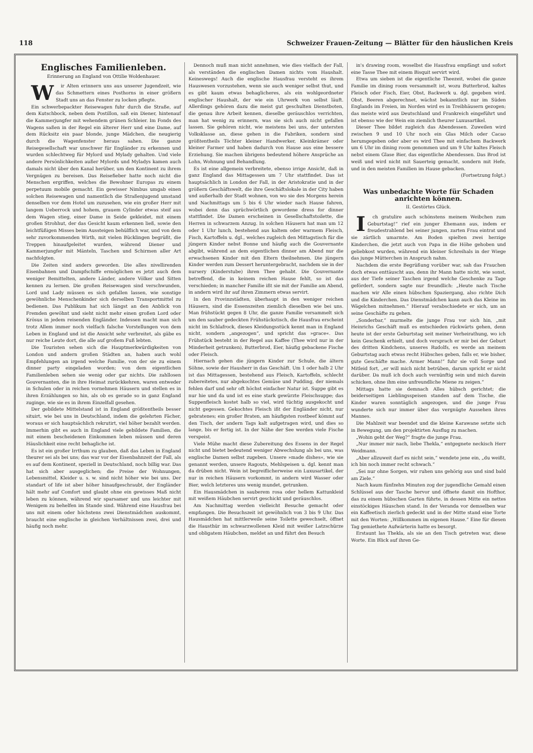118 Schweizer Frauen-Zeitung — Blätter für den häuslichen Kreis
Englisches Familienleben.
Erinnerung an England von Ottilie Woldenhauer.
Wir Alten erinnern uns aus unserer Jugendzeit, wie das Schmettern eines Posthorns in einer größern Stadt uns an das Fenster zu locken pflegte.
Ein schwerbepackter Reisewagen fuhr durch die Straße, auf dem Kutschbock, neben dem Postillon, saß ein Diener, hintenauf die Kammerjungfer mit wehendem grünen Schleier. Im Fonds des Wagens saßen in der Regel ein älterer Herr und eine Dame, auf dem Rücksitz ein paar blonde, junge Mädchen, die neugierig durch die Wagenfenster heraus sahen. Die ganze Reisegesellschaft war unschwer für Engländer zu erkennen und wurden schlechtweg für Mylord und Mylady gehalten. Und viele andere Persönlichkeiten außer Mylords und Myladys kamen auch damals nicht über den Kanal herüber, um den Kontinent zu ihrem Vergnügen zu bereisen. Das Reisefieber hatte noch nicht die Menschen ergriffen, welches die Bewohner Europas zu einem perpetuum mobile gemacht. Ein gewisser Nimbus umgab einen solchen Reisewagen und namentlich die Straßenjugend umstand denselben vor dem Hotel um zuzusehen, wie ein großer Herr mit langem Ueberrock und hohem, grauem Cylinder etwas steif aus dem Wagen stieg, einer Dame in Seide gekleidet, mit einem großen Strohhut, der das Gesicht kaum erkennen ließ, sowie den leichtfüßigen Misses beim Aussteigen behülflich war, und von dem sehr zuvorkommenden Wirth, mit vielen Bücklingen begrüßt, die Treppen hinaufgeleitet wurden, während Diener und Kammerjungfer mit Mänteln, Taschen und Schirmen aller Art nachfolgten.
Die Zeiten sind anders geworden. Die alles nivellirenden Eisenbahnen und Dampfschiffe ermöglichen es jetzt auch dem weniger Bemittelten, andere Länder, andere Völker und Sitten kennen zu lernen. Die großen Reisewagen sind verschwunden, Lord und Lady müssen es sich gefallen lassen, wie sonstige gewöhnliche Menschenkinder sich derselben Transportmittel zu bedienen. Das Publikum hat sich längst an den Anblick von Fremden gewöhnt und sieht nicht mehr einen großen Lord oder Krösus in jedem reisenden Engländer. Indessen macht man sich trotz Allem immer noch vielfach falsche Vorstellungen von dem Leben in England und ist die Ansicht sehr verbreitet, als gäbe es nur reiche Leute dort, die alle auf großem Fuß lebten.
Die Touristen sehen sich die Hauptmerkwürdigkeiten von London und andern großen Städten an, haben auch wohl Empfehlungen an irgend welche Familie, von der sie zu einem dinner party eingeladen worden; von dem eigentlichen Familienleben sehen sie wenig oder gar nichts. Die zahllosen Gouvernanten, die in ihre Heimat zurückkehren, waren entweder in Schulen oder in reichen vornehmen Häusern und stellen es in ihren Erzählungen so hin, als ob es gerade so in ganz England zuginge, wie sie es in ihrem Einzelfall gesehen.
Der gebildete Mittelstand ist in England größtentheils besser situirt, wie bei uns in Deutschland, indem die gelehrten Fächer, woraus er sich hauptsächlich rekrutirt, viel höher bezahlt werden. Immerhin gibt es auch in England viele gebildete Familien, die mit einem bescheidenen Einkommen leben müssen und deren Häuslichkeit eine recht behagliche ist.
Es ist ein großer Irrthum zu glauben, daß das Leben in England theurer sei als bei uns; das war vor der Eisenbahnzeit der Fall, als es auf dem Kontinent, speziell in Deutschland, noch billig war. Das hat sich aber ausgeglichen; die Preise der Wohnungen, Lebensmittel, Kleider u. s. w. sind nicht höher wie bei uns. Der standart of life ist aber höher hinaufgeschraubt, der Engländer hält mehr auf Comfort und glaubt ohne ein gewisses Maß nicht leben zu können, während wir sparsamer und uns leichter mit Wenigem zu behelfen im Stande sind. Während eine Hausfrau bei uns mit einem oder höchstens zwei Dienstmädchen auskommt, braucht eine englische in gleichen Verhältnissen zwei, drei und häufig noch mehr.
Dennoch muß man nicht annehmen, wie dies vielfach der Fall, als verständen die englischen Damen nichts vom Haushalt. Keineswegs! Auch die englische Hausfrau versteht es ihrem Hauswesen vorzustehen, wenn sie auch weniger selbst thut, und es gibt kaum etwas behaglicheres, als ein wohlgeordneter englischer Haushalt, der wie ein Uhrwerk von selbst läuft. Allerdings gehören dazu die meist gut geschulten Dienstboten, die genau ihre Arbeit kennen, dieselbe geräuschlos verrichten, man hat wenig zu erinnern, was sie sich auch nicht gefallen lassen. Sie gehören nicht, wie meistens bei uns, der untersten Volksklasse an, diese gehen in die Fabriken, sondern sind größtentheils Töchter kleiner Handwerker, Kleinkrämer oder kleiner Farmer und haben dadurch von Hause aus eine bessere Erziehung. Sie machen übrigens bedeutend höhere Ansprüche an Lohn, Wohnung und Behandlung.
Es ist eine allgemein verbreitete, ebenso irrige Ansicht, daß in ganz England das Mittagessen um 7 Uhr stattfindet. Das ist hauptsächlich in London der Fall, in der Aristokratie und in der größern Geschäftswelt, die ihre Geschäftslokale in der City haben und außerhalb der Stadt wohnen, von wo sie des Morgens herein und Nachmittags um 5 bis 6 Uhr wieder nach Hause fahren, wobei denn das sprüchwörtlich gewordene dress for dinner stattfindet. Die Damen erscheinen in Gesellschaftstoilette, die Herren in schwarzem Anzug. In solchen Häusern hat man um 12 oder 1 Uhr lunch, bestehend aus kaltem oder warmem Fleisch, Fisch, Kartoffeln u. dgl., welches zugleich den Mittagstisch für die jüngern Kinder nebst Bonne und häufig auch die Gouvernante abgibt, während an dem eigentlichen dinner am Abend nur die erwachsenen Kinder mit den Eltern theilnehmen. Die jüngern Kinder werden zum Dessert heruntergebracht, nachdem sie in der nursery (Kinderstube) ihren Thee gehabt. Die Gouvernante betreffend, die in keinem reichen Hause fehlt, so ist das verschieden; in mancher Familie ißt sie mit der Familie am Abend, in andern wird ihr auf ihren Zimmern etwas servirt.
In den Provinzstädten, überhaupt in den weniger reichen Häusern, sind die Essenszeiten ziemlich dieselben wie bei uns. Man frühstückt gegen 8 Uhr, die ganze Familie versammelt sich um den sauber gedeckten Frühstückstisch, die Hausfrau erscheint nicht im Schlafrock, dieses Kleidungsstück kennt man in England nicht, sondern „angezogen“, und spricht das »grace«. Das Frühstück besteht in der Regel aus Kaffee (Thee wird nur in der Minderheit getrunken), Butterbrod, Eier, häufig gebackene Fische oder Fleisch.
Hiernach gehen die jüngern Kinder zur Schule, die ältern Söhne, sowie der Hausherr in das Geschäft. Um 1 oder halb 2 Uhr ist das Mittagessen, bestehend aus Fleisch, Kartoffeln, schlecht zubereitetes, nur abgekochtes Gemüse und Pudding, der niemals fehlen darf und sehr oft höchst einfacher Natur ist. Suppe gibt es nur hie und da und ist es eine stark gewürzte Fleischsuppe; das Suppenfleisch kostet halb so viel, wird tüchtig ausgekocht und nicht gegessen. Gekochtes Fleisch ißt der Engländer nicht, nur gebratenes; ein großer Braten, am häufigsten rostbeef kömmt auf den Tisch, der andern Tags kalt aufgetragen wird, und dies so lange, bis er fertig ist. In der Nähe der See werden viele Fische verspeist.
Viele Mühe macht diese Zubereitung des Essens in der Regel nicht und bietet bedeutend weniger Abwechslung als bei uns, was englische Damen selbst zugeben. Unsere »made dishes«, wie sie genannt werden, unsere Ragouts, Mehlspeisen u. dgl. kennt man da drüben nicht. Wein ist begreiflicherweise ein Luxusartikel, der nur in reichen Häusern vorkommt, in andern wird Wasser oder Bier, welch letzteres uns wenig mundet, getrunken.
Ein Hausmädchen in sauberem rosa oder hellem Kattunkleid mit weißem Häubchen servirt geschickt und geräuschlos.
Am Nachmittag werden vielleicht Besuche gemacht oder empfangen. Die Besuchszeit ist gewöhnlich von 3 bis 9 Uhr. Das Hausmädchen hat mittlerweile seine Toilette gewechselt, öffnet die Hausthür im schwarzwollenen Kleid mit weißer Latzschürze und obligatem Häubchen, meldet an und führt den Besuch
in's drawing room, woselbst die Hausfrau empfängt und sofort eine Tasse Thee mit einem Bisquit servirt wird.
Etwa um sieben ist die eigentliche Theezeit, wobei die ganze Familie im dining room versammelt ist, wozu Butterbrod, kaltes Fleisch oder Fisch, Eier, Obst, Backwerk u. dgl. gegeben wird. Obst, Beeren abgerechnet, wächst bekanntlich nur im Süden Englands im Freien, im Norden wird es in Treibhäusern gezogen; das meiste wird aus Deutschland und Frankreich eingeführt und ist ebenso wie der Wein ein ziemlich theurer Luxusartikel.
Dieser Thee bildet zugleich das Abendessen. Zuweilen wird zwischen 9 und 10 Uhr noch ein Glas Milch oder Cacao herumgegeben oder aber es wird Thee mit einfachem Backwerk um 6 Uhr im dining room genommen und um 9 Uhr kaltes Fleisch nebst einem Glase Bier, das eigentliche Abendessen. Das Brod ist weiß und wird nicht mit Sauerteig gemacht, sondern mit Hefe, und in den meisten Familien im Hause gebacken. (Fortsetzung folgt.)
Was unbedachte Worte für Schaden anrichten können.
II. Gestörtes Glück.
Ich gratulire auch schönstens meinem Weibchen zum Geburtstag!“ rief ein junger Ehemann aus, indem er freudestrahlend bei seiner jungen, zarten Frau eintrat und sie zärtlich umarmte. Am Boden spielten zwei herzige Kinderchen, die jetzt auch von Papa in die Höhe gehoben und geliebkost wurden, während ein kleiner Schreihals in der Wiege das junge Mütterchen in Anspruch nahm.
Nachdem die erste Begrüßung vorüber war, sah das Frauchen doch etwas enttäuscht aus, denn ihr Mann hatte nicht, wie sonst, aus der Tiefe seiner Taschen irgend welche Geschenke zu Tage gefördert, sondern sagte nur freundlich: „Heute nach Tische machen wir Alle einen hübschen Spaziergang, also richte Dich und die Kinderchen. Das Dienstmädchen kann auch das Kleine im Wägelchen mitnehmen.“ Hierauf verabschiedete er sich, um an seine Geschäfte zu gehen.
„Sonderbar,“ murmelte die junge Frau vor sich hin, „mit Heinrichs Geschäft muß es entschieden rückwärts gehen, denn heute ist der erste Geburtstag seit meiner Verheirathung, wo ich kein Geschenk erhielt, und doch versprach er mir bei der Geburt des dritten Kindchens, unseres Rudolfs, es werde an meinem Geburtstag auch etwas recht Hübsches geben, falls er, wie bisher, gute Geschäfte mache. Armer Mann!“ fuhr sie voll Sorge und Mitleid fort, „er will mich nicht betrüben, darum spricht er nicht darüber. Da muß ich doch auch vernünftig sein und mich darein schicken, ohne ihm eine unfreundliche Miene zu zeigen.“
Mittags hatte sie demnach Alles hübsch gerichtet; die beiderseitigen Lieblingsspeisen standen auf dem Tische, die Kinder waren sonntäglich angezogen, und die junge Frau wunderte sich nur immer über das vergnügte Aussehen ihres Mannes.
Die Mahlzeit war beendet und die kleine Karawane setzte sich in Bewegung, um den projektirten Ausflug zu machen.
„Wohin geht der Weg?“ fragte die junge Frau.
„Nur immer mir nach, liebe Thekla,“ entgegnete neckisch Herr Weidmann.
„Aber allzuweit darf es nicht sein,“ wendete jene ein, „du weißt, ich bin noch immer recht schwach.“
„Sei nur ohne Sorgen, wir ruhen uns gehörig aus und sind bald am Ziele.“
Nach kaum fünfzehn Minuten zog der jugendliche Gemahl einen Schlüssel aus der Tasche hervor und öffnete damit ein Hofthor, das zu einem hübschen Garten führte, in dessen Mitte ein nettes einstöckiges Häuschen stand. In der Veranda vor demselben war ein Kaffeetisch zierlich gedeckt und in der Mitte stand eine Torte mit den Worten: „Willkommen im eigenen Hause.“ Eine für diesen Tag gemiethete Aufwärterin hatte es besorgt.
Erstaunt las Thekla, als sie an den Tisch getreten war, diese Worte. Ein Blick auf ihren Ge-